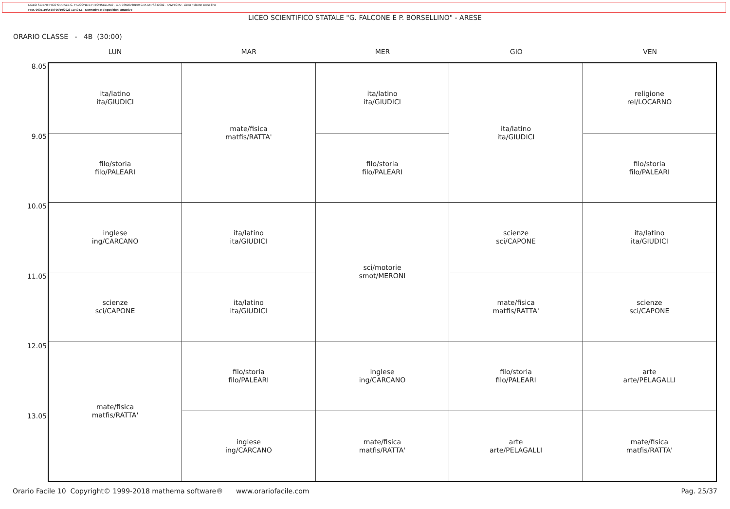LICEO SCIENTIFICO STATALE G. FALCONE E P. BORSELLINO - C.F. 93508760159 C.M. MIPS340002 - ANWZCMJ - Liceo Falcone Borsellino
Prot. 0005110/U del 06/10/2023 11:40 I.1 - Normativa e disposizioni attuative
LICEO SCIENTIFICO STATALE "G. FALCONE E P. BORSELLINO" - ARESE
ORARIO CLASSE - 4B (30:00)
LUN MAR MER GIO VEN
8.05
9.05
10.05
11.05
12.05
13.05
| ita/latino ita/GIUDICI | mate/fisica matfis/RATTA' | ita/latino ita/GIUDICI | ita/latino ita/GIUDICI | religione rel/LOCARNO |
| filo/storia filo/PALEARI | | filo/storia filo/PALEARI | | filo/storia filo/PALEARI |
| inglese ing/CARCANO | ita/latino ita/GIUDICI | sci/motorie smot/MERONI | scienze sci/CAPONE | ita/latino ita/GIUDICI |
| scienze sci/CAPONE | ita/latino ita/GIUDICI | | mate/fisica matfis/RATTA' | scienze sci/CAPONE |
| mate/fisica matfis/RATTA' | filo/storia filo/PALEARI | inglese ing/CARCANO | filo/storia filo/PALEARI | arte arte/PELAGALLI |
| | inglese ing/CARCANO | mate/fisica matfis/RATTA' | arte arte/PELAGALLI | mate/fisica matfis/RATTA' |
Orario Facile 10 Copyright© 1999-2018 mathema software® www.orariofacile.com Pag. 25/37